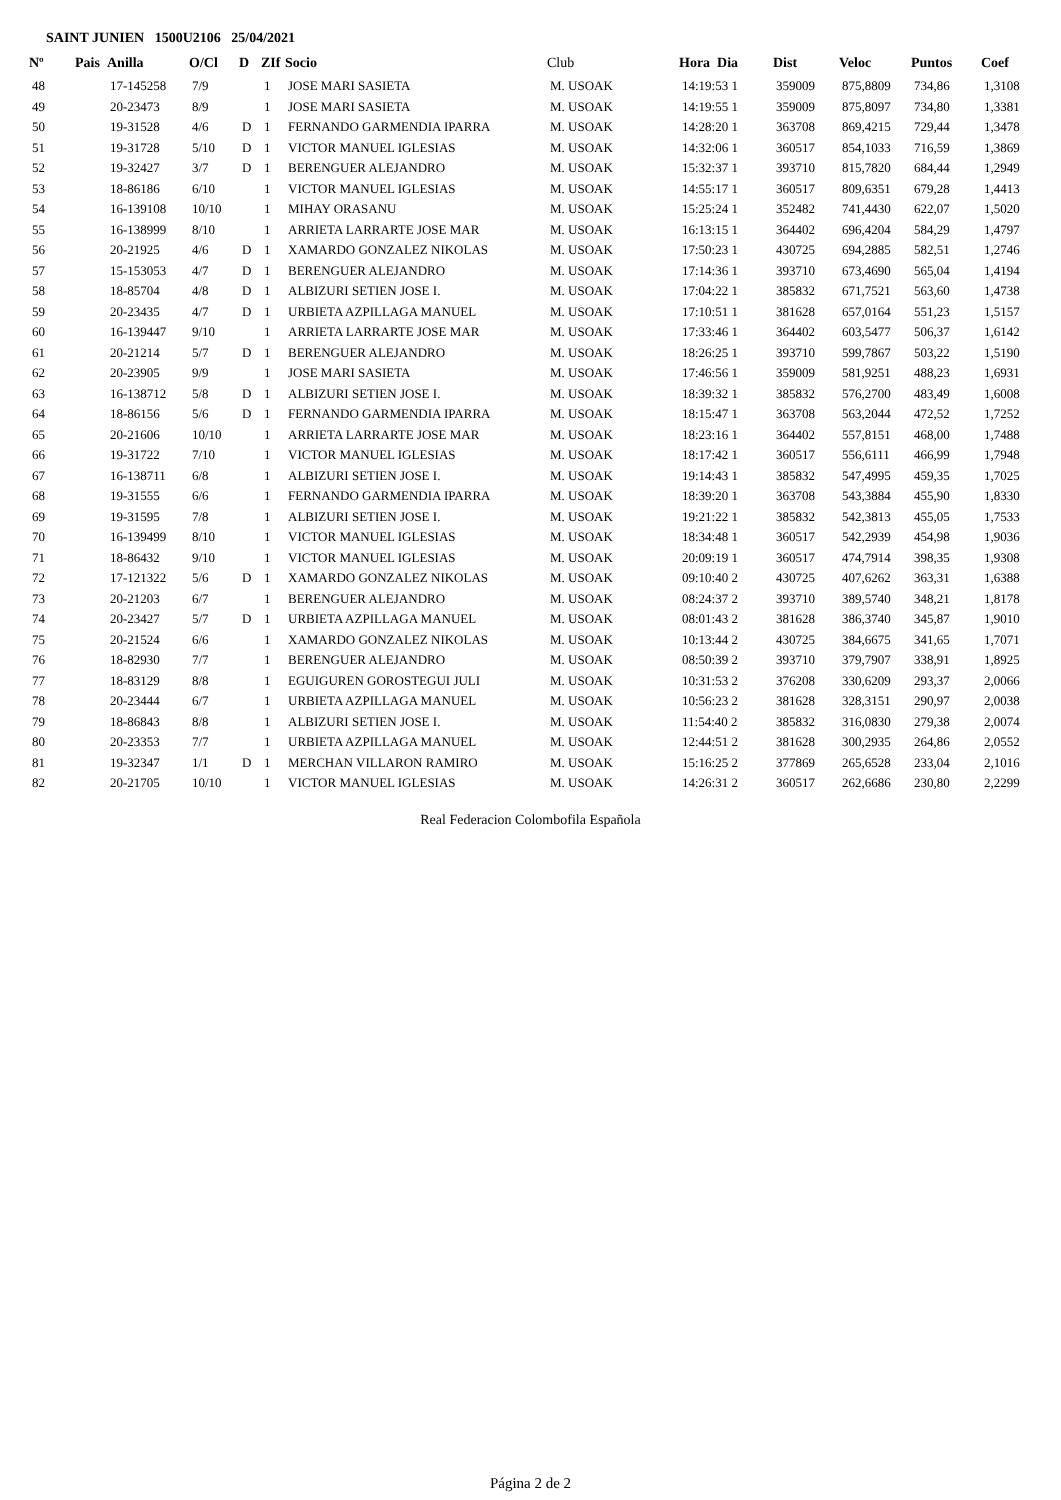SAINT JUNIEN 1500U2106 25/04/2021
| Nº | Pais | Anilla | O/Cl | D | ZIf | Socio | Club | Hora Dia | Dist | Veloc | Puntos | Coef |
| --- | --- | --- | --- | --- | --- | --- | --- | --- | --- | --- | --- | --- |
| 48 | | 17-145258 | 7/9 | | 1 | JOSE MARI SASIETA | M. USOAK | 14:19:53 1 | 359009 | 875,8809 | 734,86 | 1,3108 |
| 49 | | 20-23473 | 8/9 | | 1 | JOSE MARI SASIETA | M. USOAK | 14:19:55 1 | 359009 | 875,8097 | 734,80 | 1,3381 |
| 50 | | 19-31528 | 4/6 | D | 1 | FERNANDO GARMENDIA IPARRA | M. USOAK | 14:28:20 1 | 363708 | 869,4215 | 729,44 | 1,3478 |
| 51 | | 19-31728 | 5/10 | D | 1 | VICTOR MANUEL IGLESIAS | M. USOAK | 14:32:06 1 | 360517 | 854,1033 | 716,59 | 1,3869 |
| 52 | | 19-32427 | 3/7 | D | 1 | BERENGUER ALEJANDRO | M. USOAK | 15:32:37 1 | 393710 | 815,7820 | 684,44 | 1,2949 |
| 53 | | 18-86186 | 6/10 | | 1 | VICTOR MANUEL IGLESIAS | M. USOAK | 14:55:17 1 | 360517 | 809,6351 | 679,28 | 1,4413 |
| 54 | | 16-139108 | 10/10 | | 1 | MIHAY ORASANU | M. USOAK | 15:25:24 1 | 352482 | 741,4430 | 622,07 | 1,5020 |
| 55 | | 16-138999 | 8/10 | | 1 | ARRIETA LARRARTE JOSE MAR | M. USOAK | 16:13:15 1 | 364402 | 696,4204 | 584,29 | 1,4797 |
| 56 | | 20-21925 | 4/6 | D | 1 | XAMARDO GONZALEZ NIKOLAS | M. USOAK | 17:50:23 1 | 430725 | 694,2885 | 582,51 | 1,2746 |
| 57 | | 15-153053 | 4/7 | D | 1 | BERENGUER ALEJANDRO | M. USOAK | 17:14:36 1 | 393710 | 673,4690 | 565,04 | 1,4194 |
| 58 | | 18-85704 | 4/8 | D | 1 | ALBIZURI SETIEN JOSE I. | M. USOAK | 17:04:22 1 | 385832 | 671,7521 | 563,60 | 1,4738 |
| 59 | | 20-23435 | 4/7 | D | 1 | URBIETA AZPILLAGA MANUEL | M. USOAK | 17:10:51 1 | 381628 | 657,0164 | 551,23 | 1,5157 |
| 60 | | 16-139447 | 9/10 | | 1 | ARRIETA LARRARTE JOSE MAR | M. USOAK | 17:33:46 1 | 364402 | 603,5477 | 506,37 | 1,6142 |
| 61 | | 20-21214 | 5/7 | D | 1 | BERENGUER ALEJANDRO | M. USOAK | 18:26:25 1 | 393710 | 599,7867 | 503,22 | 1,5190 |
| 62 | | 20-23905 | 9/9 | | 1 | JOSE MARI SASIETA | M. USOAK | 17:46:56 1 | 359009 | 581,9251 | 488,23 | 1,6931 |
| 63 | | 16-138712 | 5/8 | D | 1 | ALBIZURI SETIEN JOSE I. | M. USOAK | 18:39:32 1 | 385832 | 576,2700 | 483,49 | 1,6008 |
| 64 | | 18-86156 | 5/6 | D | 1 | FERNANDO GARMENDIA IPARRA | M. USOAK | 18:15:47 1 | 363708 | 563,2044 | 472,52 | 1,7252 |
| 65 | | 20-21606 | 10/10 | | 1 | ARRIETA LARRARTE JOSE MAR | M. USOAK | 18:23:16 1 | 364402 | 557,8151 | 468,00 | 1,7488 |
| 66 | | 19-31722 | 7/10 | | 1 | VICTOR MANUEL IGLESIAS | M. USOAK | 18:17:42 1 | 360517 | 556,6111 | 466,99 | 1,7948 |
| 67 | | 16-138711 | 6/8 | | 1 | ALBIZURI SETIEN JOSE I. | M. USOAK | 19:14:43 1 | 385832 | 547,4995 | 459,35 | 1,7025 |
| 68 | | 19-31555 | 6/6 | | 1 | FERNANDO GARMENDIA IPARRA | M. USOAK | 18:39:20 1 | 363708 | 543,3884 | 455,90 | 1,8330 |
| 69 | | 19-31595 | 7/8 | | 1 | ALBIZURI SETIEN JOSE I. | M. USOAK | 19:21:22 1 | 385832 | 542,3813 | 455,05 | 1,7533 |
| 70 | | 16-139499 | 8/10 | | 1 | VICTOR MANUEL IGLESIAS | M. USOAK | 18:34:48 1 | 360517 | 542,2939 | 454,98 | 1,9036 |
| 71 | | 18-86432 | 9/10 | | 1 | VICTOR MANUEL IGLESIAS | M. USOAK | 20:09:19 1 | 360517 | 474,7914 | 398,35 | 1,9308 |
| 72 | | 17-121322 | 5/6 | D | 1 | XAMARDO GONZALEZ NIKOLAS | M. USOAK | 09:10:40 2 | 430725 | 407,6262 | 363,31 | 1,6388 |
| 73 | | 20-21203 | 6/7 | | 1 | BERENGUER ALEJANDRO | M. USOAK | 08:24:37 2 | 393710 | 389,5740 | 348,21 | 1,8178 |
| 74 | | 20-23427 | 5/7 | D | 1 | URBIETA AZPILLAGA MANUEL | M. USOAK | 08:01:43 2 | 381628 | 386,3740 | 345,87 | 1,9010 |
| 75 | | 20-21524 | 6/6 | | 1 | XAMARDO GONZALEZ NIKOLAS | M. USOAK | 10:13:44 2 | 430725 | 384,6675 | 341,65 | 1,7071 |
| 76 | | 18-82930 | 7/7 | | 1 | BERENGUER ALEJANDRO | M. USOAK | 08:50:39 2 | 393710 | 379,7907 | 338,91 | 1,8925 |
| 77 | | 18-83129 | 8/8 | | 1 | EGUIGUREN GOROSTEGUI JULI | M. USOAK | 10:31:53 2 | 376208 | 330,6209 | 293,37 | 2,0066 |
| 78 | | 20-23444 | 6/7 | | 1 | URBIETA AZPILLAGA MANUEL | M. USOAK | 10:56:23 2 | 381628 | 328,3151 | 290,97 | 2,0038 |
| 79 | | 18-86843 | 8/8 | | 1 | ALBIZURI SETIEN JOSE I. | M. USOAK | 11:54:40 2 | 385832 | 316,0830 | 279,38 | 2,0074 |
| 80 | | 20-23353 | 7/7 | | 1 | URBIETA AZPILLAGA MANUEL | M. USOAK | 12:44:51 2 | 381628 | 300,2935 | 264,86 | 2,0552 |
| 81 | | 19-32347 | 1/1 | D | 1 | MERCHAN VILLARON RAMIRO | M. USOAK | 15:16:25 2 | 377869 | 265,6528 | 233,04 | 2,1016 |
| 82 | | 20-21705 | 10/10 | | 1 | VICTOR MANUEL IGLESIAS | M. USOAK | 14:26:31 2 | 360517 | 262,6686 | 230,80 | 2,2299 |
Real Federacion Colombofila Española
Página 2 de 2